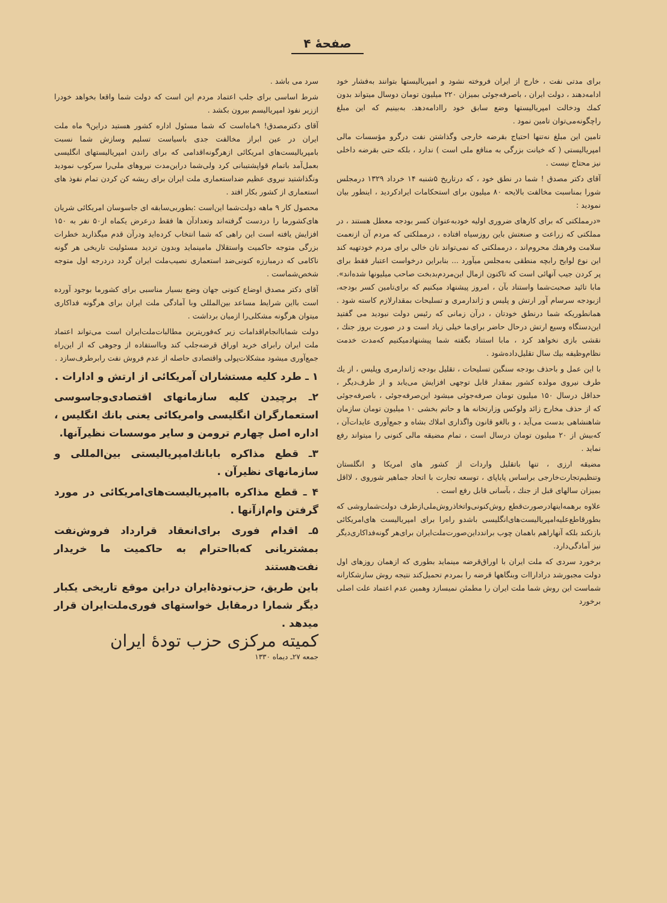صفحهٔ ۴
برای مدتی نفت ، خارج از ایران فروخته نشود و امپریالیستها بتوانند به‌فشار خود ادامه‌دهند ، دولت ایران ، باصرفه‌جوئی بمیزان ۲۲۰ میلیون تومان دوسال میتواند بدون کمك ودخالت امپریالیستها وضع سابق خود راادامه‌دهد. به‌بینیم که این مبلغ راچگونه‌می‌توان تامین نمود .
تامین این مبلغ نه‌تنها احتیاج بقرضه خارجی وگذاشتن نفت درگرو مؤسسات مالی امپریالیستی ( که خیانت بزرگی به منافع ملی است ) ندارد ، بلکه حتی بقرضه داخلی نیز محتاج نیست .
آقای دکتر مصدق ! شما در نطق خود ، که درتاریخ ۵شنبه ۱۴ خرداد ۱۳۲۹ درمجلس شورا بمناسبت مخالفت بالایحه ۸۰ میلیون برای استحکامات ایرادکردید ، اینطور بیان نمودید :
«درمملکتی که برای کارهای ضروری اولیه خودبه‌عنوان کسر بودجه معطل هستند ، در مملکتی که زراعت و صنعتش باین روزسیاه افتاده ، درمملکتی که مردم آن ازنعمت سلامت وفرهنك محروم‌اند ، درمملکتی که نمی‌تواند نان خالی برای مردم خودتهیه کند این نوع لوایح رابچه منطقی به‌مجلس میآورد ... بنابراین درخواست اعتبار فقط برای پر کردن جیب آنهائی است که تاکنون ازمال این‌مردم‌بدبخت صاحب میلیونها شده‌اند». مابا تائید صحبت‌شما واستناد بآن ، امروز پیشنهاد میکنیم که برای‌تامین کسر بودجه، ازبودجه سرسام آور ارتش و پلیس و ژاندارمری و تسلیحات بمقدارلازم کاسته شود . همانطوریکه شما درنطق خودتان ، درآن زمانی که رئیس دولت نبودید می گفتید این‌دستگاه وسیع ارتش درحال حاضر برای‌ما خیلی زیاد است و در صورت بروز جنك ، نقشی بازی نخواهد کرد ، مابا استناد بگفته شما پیشنهادمیکنیم که‌مدت خدمت نظام‌وظیفه بیك سال تقلیل‌داده‌شود .
با این عمل و باحذف بودجه سنگین تسلیحات ، تقلیل بودجه ژاندارمری وپلیس ، از یك طرف نیروی مولده کشور بمقدار قابل توجهی افزایش می‌یابد و از طرف‌دیگر ، حداقل درسال ۱۵۰ میلیون تومان صرفه‌جوئی میشود این‌صرفه‌جوئی ، باصرفه‌جوئی که از حذف مخارج زائد ولوکس وزارتخانه ها و حاتم بخشی ۱۰ میلیون تومان سازمان شاهنشاهی بدست می‌آید ، و بالغو قانون واگذاری املاك بشاه و جمع‌آوری عایدات‌آن ، که‌بیش از ۲۰ میلیون تومان درسال است ، تمام مضیقه مالی کنونی را میتواند رفع نماید .
مضیقه ارزی ، تنها باتقلیل واردات از کشور های امریکا و انگلستان وتنظیم‌تجارت‌خارجی براساس پایاپای ، توسعه تجارت با اتحاد جماهیر شوروی ، لااقل بمیزان سالهای قبل از جنك ، بآسانی قابل رفع است .
علاوه برهمه‌اینها‌درصورت‌قطع روش‌کنونی‌واتخاذروش‌ملی‌ازطرف دولت‌شماروشی که بطورقاطع‌علیه‌امپریالیست‌های‌انگلیسی باشدو راه‌را برای امپریالیست های‌امریکائی بازنکند بلکه آنهاراهم باهمان چوب براندداین‌صورت‌ملت‌ایران برای‌هر گونه‌فداکاری‌دیگر نیز آمادگی‌دارد.
برخورد سردی که ملت ایران با اوراق‌قرضه مینماید بطوری که ازهمان روزهای اول دولت مجبورشد دراداراات وبنگاهها قرضه را بمردم تحمیل‌کند نتیجه روش سازشکارانه شماست این روش شما ملت ایران را مطمئن نمیسازد وهمین عدم اعتماد علت اصلی برخورد
سرد می باشد .
شرط اساسی برای جلب اعتماد مردم این است که دولت شما واقعا بخواهد خودرا اززیر نفوذ امپریالیسم بیرون بکشد .
آقای دکترمصدق! ۹ماه‌است که شما مسئول اداره کشور هستید دراین۹ ماه ملت ایران در عین ابراز مخالفت جدی باسیاست تسلیم وسازش شما نسبت بامپریالیست‌های امریکائی ازهرگونه‌اقدامی که برای راندن امپریالیستهای انگلیسی بعمل‌آمد باتمام قوا‌پشتیبانی کرد ولی‌شما دراین‌مدت نیروهای ملی‌را سرکوب نمودید ونگذاشتید نیروی عظیم ضداستعماری ملت ایران برای ریشه کن کردن تمام نفوذ های استعماری از کشور بکار افتد .
محصول کار ۹ ماهه دولت‌شما این‌است :بطوربی‌سابقه ای جاسوسان امریکائی شریان های‌کشورما را دردست گرفته‌اند وتعدادآن ها فقط درعرض یکماه از۵۰ نفر به ۱۵۰ افزایش یافته است این راهی که شما انتخاب کرده‌اید ودرآن قدم میگذارید خطرات بزرگی متوجه حاکمیت واستقلال مامینماید وبدون تردید مسئولیت تاریخی هر گونه ناکامی که درمبارزه کنونی‌ضد استعماری نصیب‌ملت ایران گردد دردرجه اول متوجه شخص‌شماست .
آقای دکتر مصدق اوضاع کنونی جهان وضع بسیار مناسبی برای کشورما بوجود آورده است بااین شرایط مساعد بین‌المللی وبا آمادگی ملت ایران برای هرگونه فداکاری میتوان هرگونه مشکلی‌را ازمیان برداشت .
دولت شمابا‌انجام‌اقدامات زیر که‌فوریترین مطالبات‌ملت‌ایران است می‌تواند اعتماد ملت ایران را‌برای خرید اوراق قرضه‌جلب کند وبااستفاده از وجوهی که از این‌راه جمع‌آوری میشود مشکلات‌پولی واقتصادی حاصله از عدم فروش نفت رابرطرف‌سازد .
۱ ـ طرد کلیه مستشاران آمریکائی از ارتش و ادارات .
۲ـ برچیدن کلیه سازمانهای اقتصادی‌وجاسوسی استعمارگران انگلیسی وامریکائی یعنی بانك انگلیس ، اداره اصل چهارم ترومن و سایر موسسات نظیرآنها.
۳ـ قطع مذاکره بابانك‌امپریالیستی بین‌المللی و سازمانهای نظیرآن .
۴ ـ قطع مذاکره باامپریالیست‌های‌امریکائی در مورد گرفتن وام‌ازآنها .
۵ـ اقدام فوری برای‌انعقاد قرارداد فروش‌نفت بمشتریانی که‌بااحترام به حاکمیت ما خریدار نفت‌هستند
باین طریق، حزب‌تودهٔ‌ایران دراین موقع تاریخی یکبار دیگر شمارا درمقابل خواستهای فوری‌ملت‌ایران قرار میدهد .
کمیته مرکزی حزب تودهٔ ایران
جمعه ۲۷ـ دیماه ۱۳۳۰